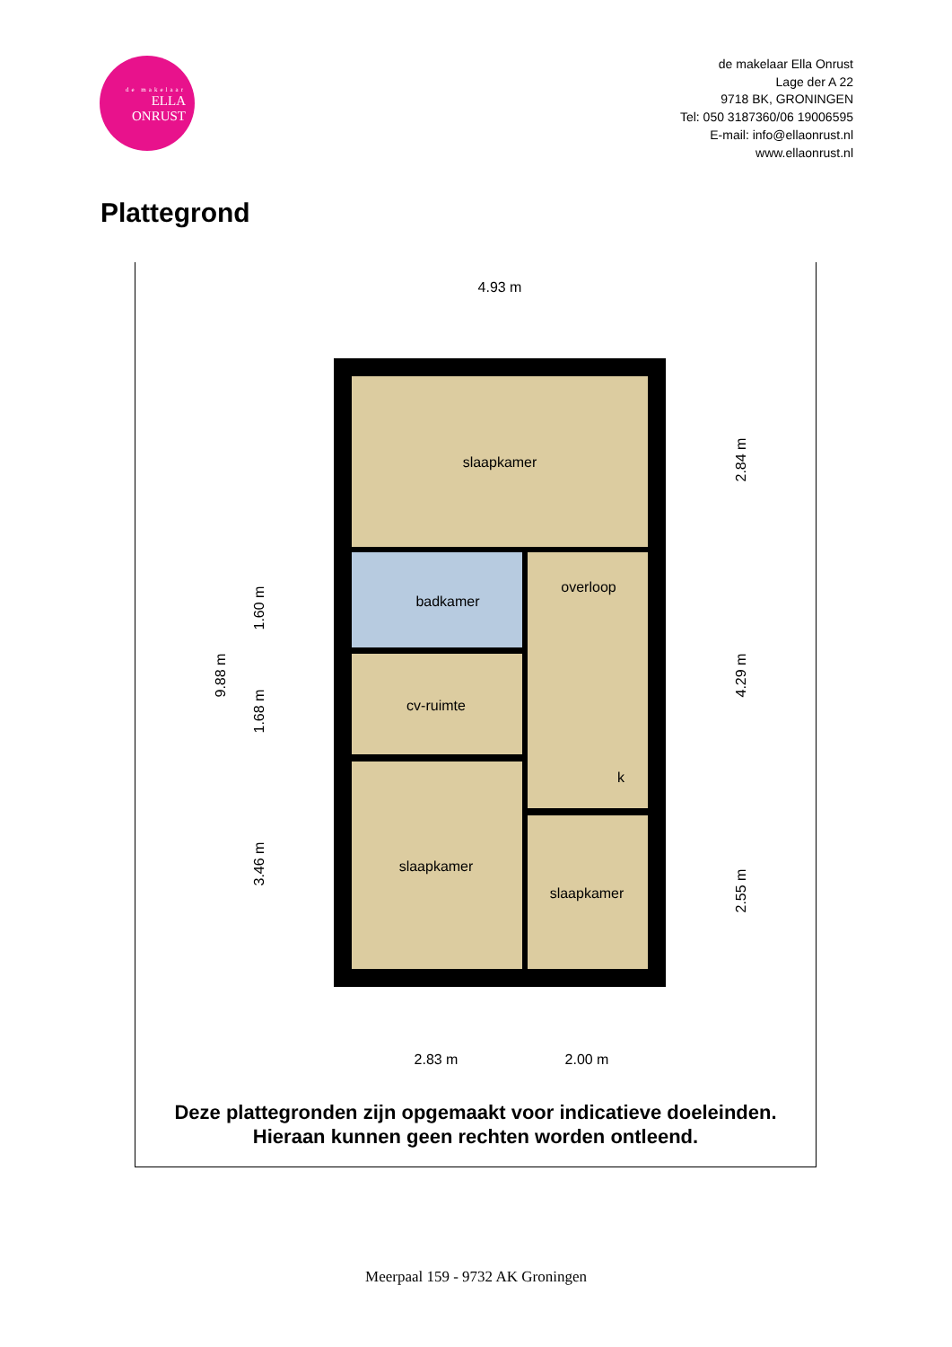de makelaar
ELLA
ONRUST
de makelaar Ella Onrust
Lage der A 22
9718 BK, GRONINGEN
Tel: 050 3187360/06 19006595
E-mail: info@ellaonrust.nl
www.ellaonrust.nl
Plattegrond
slaapkamer
badkamer
overloop
cv-ruimte
k
slaapkamer
slaapkamer
4.93 m
2.83 m
2.00 m
9.88 m
1.60 m
1.68 m
3.46 m
2.84 m
4.29 m
2.55 m
Deze plattegronden zijn opgemaakt voor indicatieve doeleinden.
Hieraan kunnen geen rechten worden ontleend.
Meerpaal 159 - 9732 AK Groningen